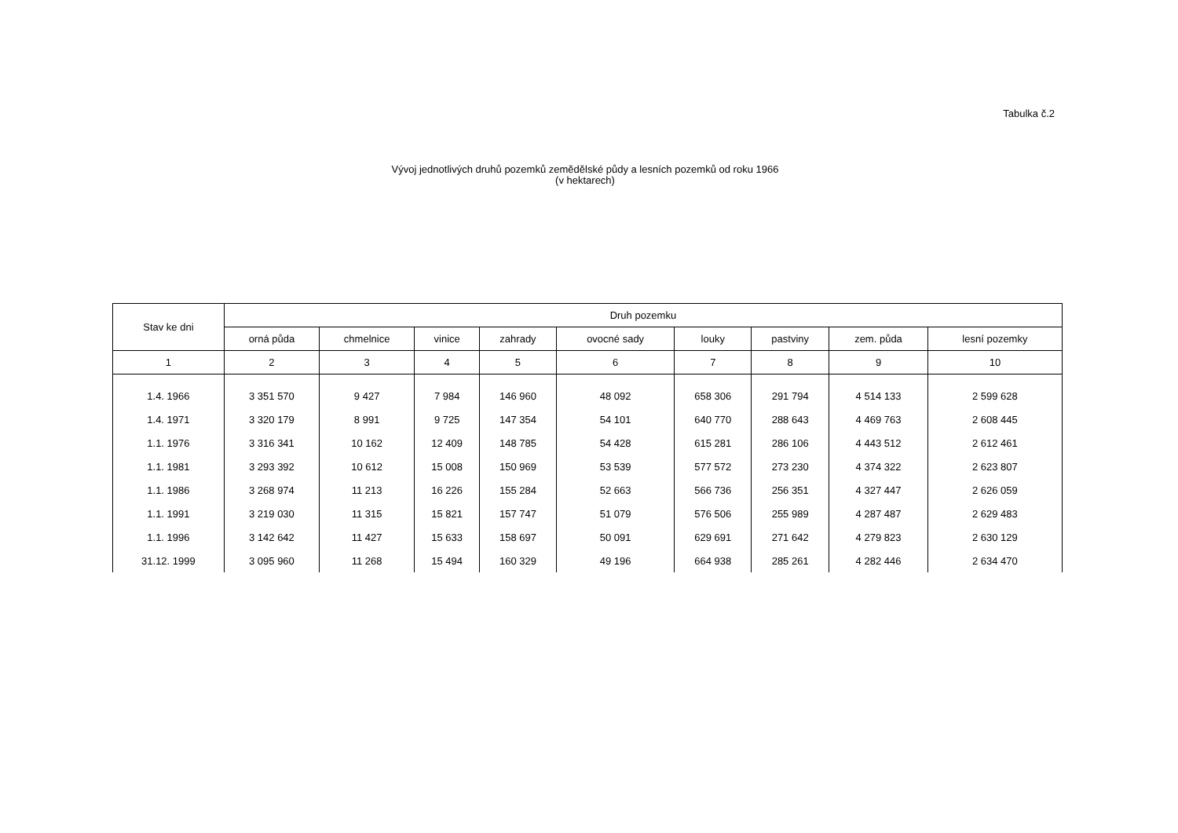Tabulka č.2
Vývoj jednotlivých druhů pozemků zemědělské půdy a lesních pozemků od roku 1966
(v hektarech)
| Stav ke dni | Druh pozemku | | | | | | | | |
| --- | --- | --- | --- | --- | --- | --- | --- | --- | --- |
| | orná půda | chmelnice | vinice | zahrady | ovocné sady | louky | pastviny | zem. půda | lesní pozemky |
| 1 | 2 | 3 | 4 | 5 | 6 | 7 | 8 | 9 | 10 |
| 1.4. 1966 | 3 351 570 | 9 427 | 7 984 | 146 960 | 48 092 | 658 306 | 291 794 | 4 514 133 | 2 599 628 |
| 1.4. 1971 | 3 320 179 | 8 991 | 9 725 | 147 354 | 54 101 | 640 770 | 288 643 | 4 469 763 | 2 608 445 |
| 1.1. 1976 | 3 316 341 | 10 162 | 12 409 | 148 785 | 54 428 | 615 281 | 286 106 | 4 443 512 | 2 612 461 |
| 1.1. 1981 | 3 293 392 | 10 612 | 15 008 | 150 969 | 53 539 | 577 572 | 273 230 | 4 374 322 | 2 623 807 |
| 1.1. 1986 | 3 268 974 | 11 213 | 16 226 | 155 284 | 52 663 | 566 736 | 256 351 | 4 327 447 | 2 626 059 |
| 1.1. 1991 | 3 219 030 | 11 315 | 15 821 | 157 747 | 51 079 | 576 506 | 255 989 | 4 287 487 | 2 629 483 |
| 1.1. 1996 | 3 142 642 | 11 427 | 15 633 | 158 697 | 50 091 | 629 691 | 271 642 | 4 279 823 | 2 630 129 |
| 31.12. 1999 | 3 095 960 | 11 268 | 15 494 | 160 329 | 49 196 | 664 938 | 285 261 | 4 282 446 | 2 634 470 |